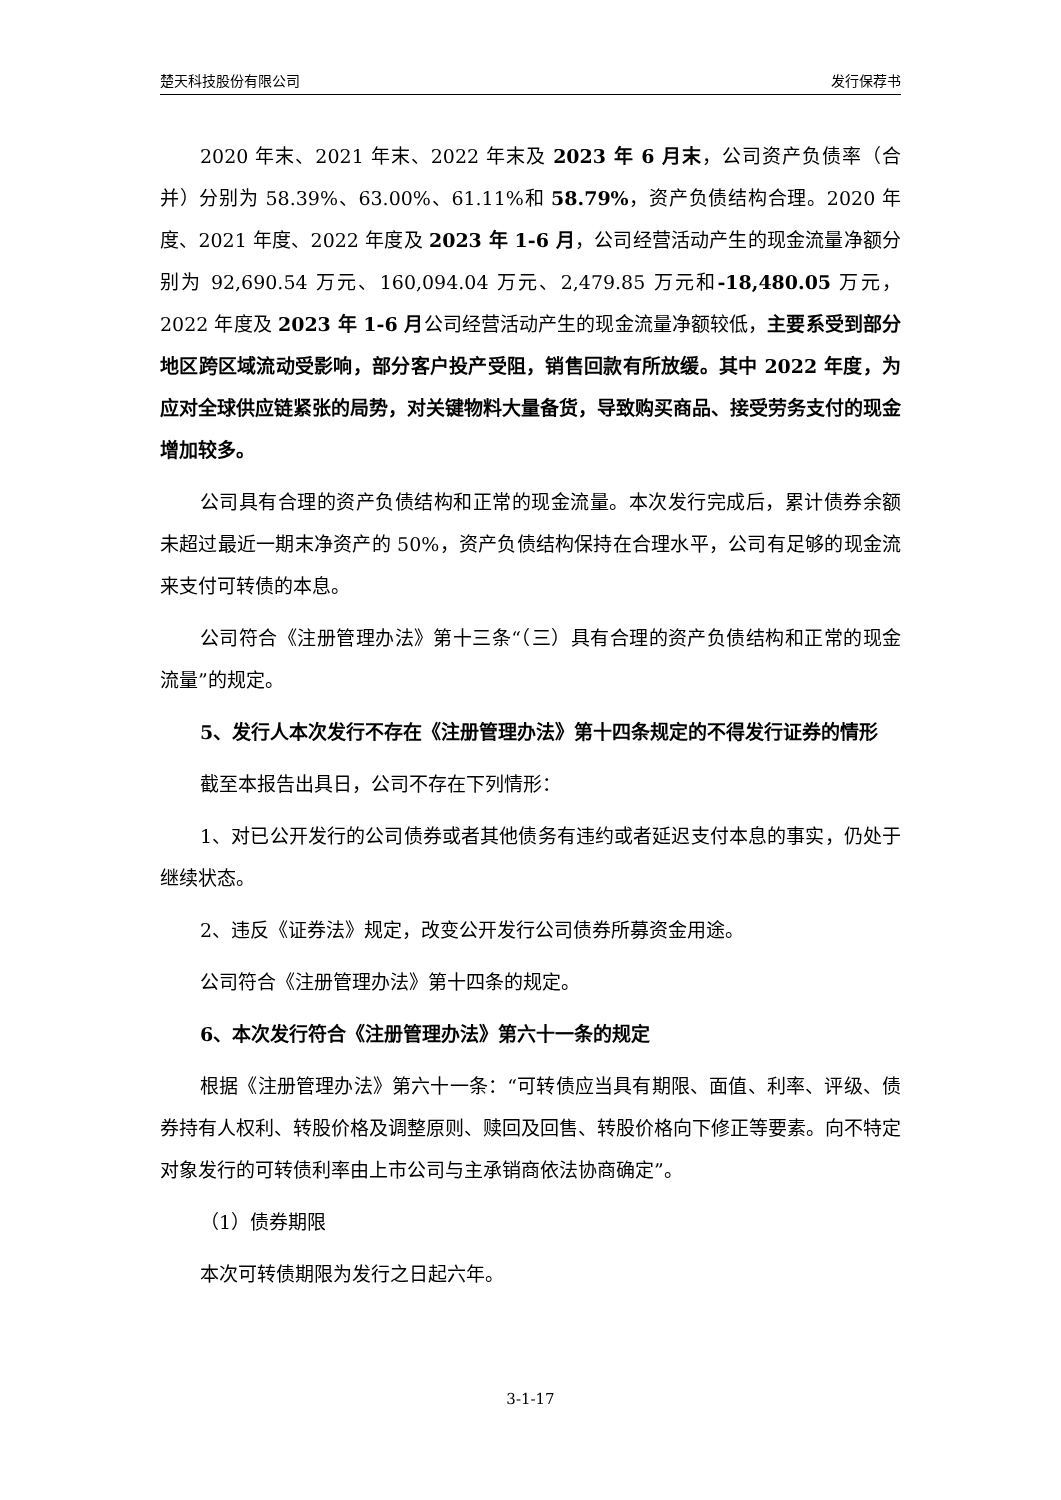楚天科技股份有限公司 发行保荐书
2020 年末、2021 年末、2022 年末及 2023 年 6 月末，公司资产负债率（合并）分别为 58.39%、63.00%、61.11%和 58.79%，资产负债结构合理。2020 年度、2021 年度、2022 年度及 2023 年 1-6 月，公司经营活动产生的现金流量净额分别为 92,690.54 万元、160,094.04 万元、2,479.85 万元和-18,480.05 万元，2022 年度及 2023 年 1-6 月公司经营活动产生的现金流量净额较低，主要系受到部分地区跨区域流动受影响，部分客户投产受阻，销售回款有所放缓。其中 2022 年度，为应对全球供应链紧张的局势，对关键物料大量备货，导致购买商品、接受劳务支付的现金增加较多。
公司具有合理的资产负债结构和正常的现金流量。本次发行完成后，累计债券余额未超过最近一期末净资产的 50%，资产负债结构保持在合理水平，公司有足够的现金流来支付可转债的本息。
公司符合《注册管理办法》第十三条“（三）具有合理的资产负债结构和正常的现金流量”的规定。
5、发行人本次发行不存在《注册管理办法》第十四条规定的不得发行证券的情形
截至本报告出具日，公司不存在下列情形：
1、对已公开发行的公司债券或者其他债务有违约或者延迟支付本息的事实，仍处于继续状态。
2、违反《证券法》规定，改变公开发行公司债券所募资金用途。
公司符合《注册管理办法》第十四条的规定。
6、本次发行符合《注册管理办法》第六十一条的规定
根据《注册管理办法》第六十一条：“可转债应当具有期限、面值、利率、评级、债券持有人权利、转股价格及调整原则、赎回及回售、转股价格向下修正等要素。向不特定对象发行的可转债利率由上市公司与主承销商依法协商确定”。
（1）债券期限
本次可转债期限为发行之日起六年。
3-1-17